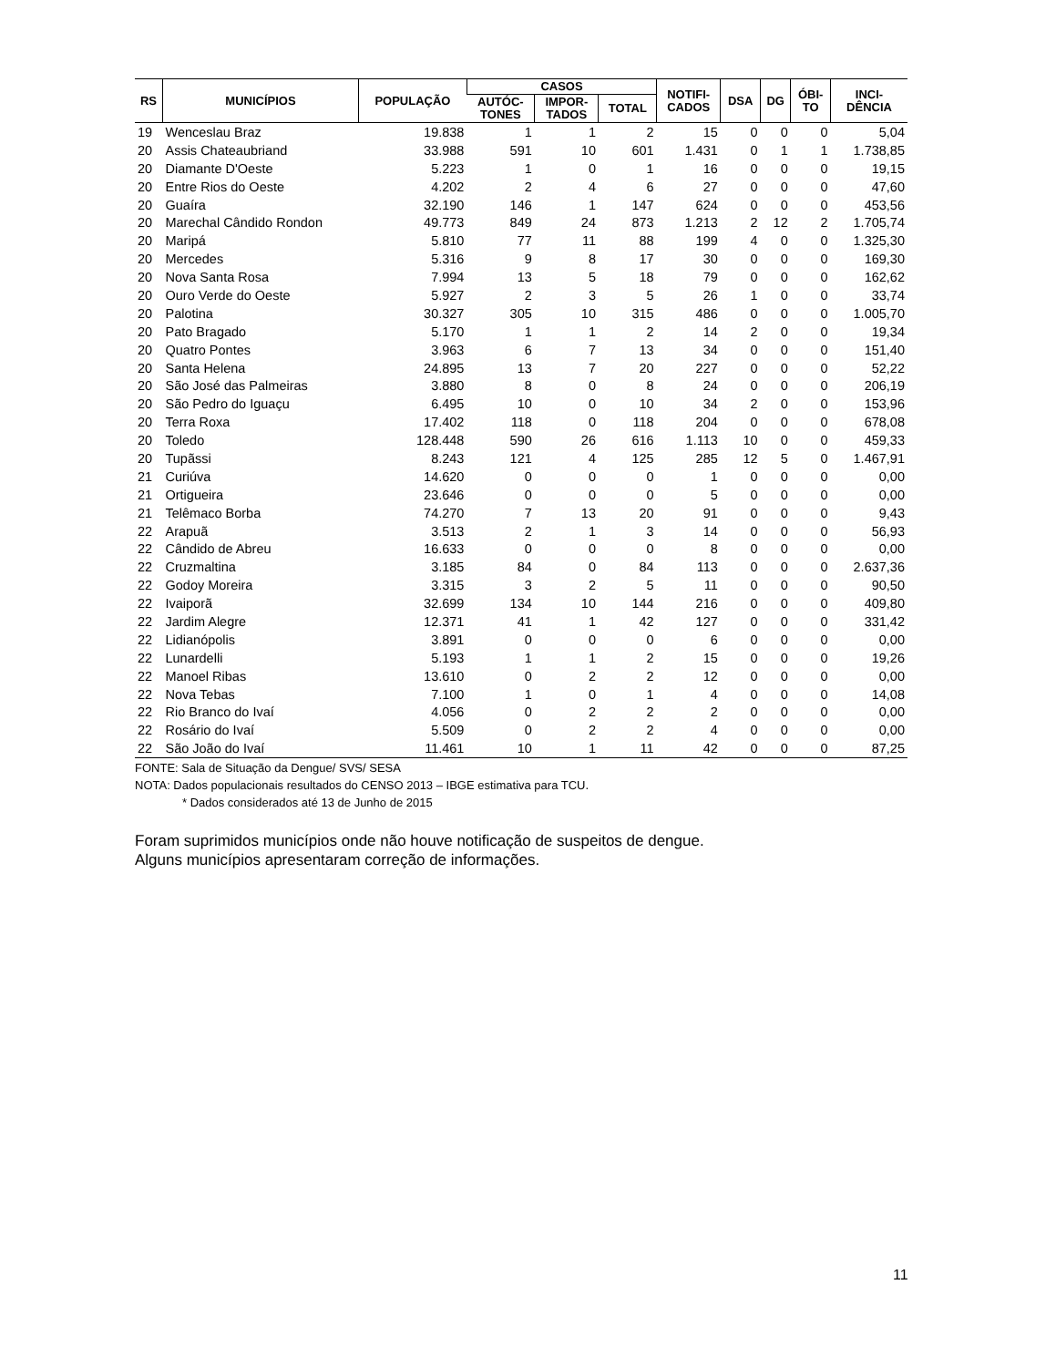| RS | MUNICÍPIOS | POPULAÇÃO | CASOS | | | NOTIFI- CADOS | DSA | DG | ÓBI- TO | INCI- DÊNCIA |
| --- | --- | --- | --- | --- | --- | --- | --- | --- | --- | --- |
| | | | AUTÓC- TONES | IMPOR- TADOS | TOTAL | | | | | |
| 19 | Wenceslau Braz | 19.838 | 1 | 1 | 2 | 15 | 0 | 0 | 0 | 5,04 |
| 20 | Assis Chateaubriand | 33.988 | 591 | 10 | 601 | 1.431 | 0 | 1 | 1 | 1.738,85 |
| 20 | Diamante D'Oeste | 5.223 | 1 | 0 | 1 | 16 | 0 | 0 | 0 | 19,15 |
| 20 | Entre Rios do Oeste | 4.202 | 2 | 4 | 6 | 27 | 0 | 0 | 0 | 47,60 |
| 20 | Guaíra | 32.190 | 146 | 1 | 147 | 624 | 0 | 0 | 0 | 453,56 |
| 20 | Marechal Cândido Rondon | 49.773 | 849 | 24 | 873 | 1.213 | 2 | 12 | 2 | 1.705,74 |
| 20 | Maripá | 5.810 | 77 | 11 | 88 | 199 | 4 | 0 | 0 | 1.325,30 |
| 20 | Mercedes | 5.316 | 9 | 8 | 17 | 30 | 0 | 0 | 0 | 169,30 |
| 20 | Nova Santa Rosa | 7.994 | 13 | 5 | 18 | 79 | 0 | 0 | 0 | 162,62 |
| 20 | Ouro Verde do Oeste | 5.927 | 2 | 3 | 5 | 26 | 1 | 0 | 0 | 33,74 |
| 20 | Palotina | 30.327 | 305 | 10 | 315 | 486 | 0 | 0 | 0 | 1.005,70 |
| 20 | Pato Bragado | 5.170 | 1 | 1 | 2 | 14 | 2 | 0 | 0 | 19,34 |
| 20 | Quatro Pontes | 3.963 | 6 | 7 | 13 | 34 | 0 | 0 | 0 | 151,40 |
| 20 | Santa Helena | 24.895 | 13 | 7 | 20 | 227 | 0 | 0 | 0 | 52,22 |
| 20 | São José das Palmeiras | 3.880 | 8 | 0 | 8 | 24 | 0 | 0 | 0 | 206,19 |
| 20 | São Pedro do Iguaçu | 6.495 | 10 | 0 | 10 | 34 | 2 | 0 | 0 | 153,96 |
| 20 | Terra Roxa | 17.402 | 118 | 0 | 118 | 204 | 0 | 0 | 0 | 678,08 |
| 20 | Toledo | 128.448 | 590 | 26 | 616 | 1.113 | 10 | 0 | 0 | 459,33 |
| 20 | Tupãssi | 8.243 | 121 | 4 | 125 | 285 | 12 | 5 | 0 | 1.467,91 |
| 21 | Curiúva | 14.620 | 0 | 0 | 0 | 1 | 0 | 0 | 0 | 0,00 |
| 21 | Ortigueira | 23.646 | 0 | 0 | 0 | 5 | 0 | 0 | 0 | 0,00 |
| 21 | Telêmaco Borba | 74.270 | 7 | 13 | 20 | 91 | 0 | 0 | 0 | 9,43 |
| 22 | Arapuã | 3.513 | 2 | 1 | 3 | 14 | 0 | 0 | 0 | 56,93 |
| 22 | Cândido de Abreu | 16.633 | 0 | 0 | 0 | 8 | 0 | 0 | 0 | 0,00 |
| 22 | Cruzmaltina | 3.185 | 84 | 0 | 84 | 113 | 0 | 0 | 0 | 2.637,36 |
| 22 | Godoy Moreira | 3.315 | 3 | 2 | 5 | 11 | 0 | 0 | 0 | 90,50 |
| 22 | Ivaiporã | 32.699 | 134 | 10 | 144 | 216 | 0 | 0 | 0 | 409,80 |
| 22 | Jardim Alegre | 12.371 | 41 | 1 | 42 | 127 | 0 | 0 | 0 | 331,42 |
| 22 | Lidianópolis | 3.891 | 0 | 0 | 0 | 6 | 0 | 0 | 0 | 0,00 |
| 22 | Lunardelli | 5.193 | 1 | 1 | 2 | 15 | 0 | 0 | 0 | 19,26 |
| 22 | Manoel Ribas | 13.610 | 0 | 2 | 2 | 12 | 0 | 0 | 0 | 0,00 |
| 22 | Nova Tebas | 7.100 | 1 | 0 | 1 | 4 | 0 | 0 | 0 | 14,08 |
| 22 | Rio Branco do Ivaí | 4.056 | 0 | 2 | 2 | 2 | 0 | 0 | 0 | 0,00 |
| 22 | Rosário do Ivaí | 5.509 | 0 | 2 | 2 | 4 | 0 | 0 | 0 | 0,00 |
| 22 | São João do Ivaí | 11.461 | 10 | 1 | 11 | 42 | 0 | 0 | 0 | 87,25 |
FONTE: Sala de Situação da Dengue/ SVS/ SESA
NOTA: Dados populacionais resultados do CENSO 2013 – IBGE estimativa para TCU.
* Dados considerados até 13 de Junho de 2015
Foram suprimidos municípios onde não houve notificação de suspeitos de dengue.
Alguns municípios apresentaram correção de informações.
11